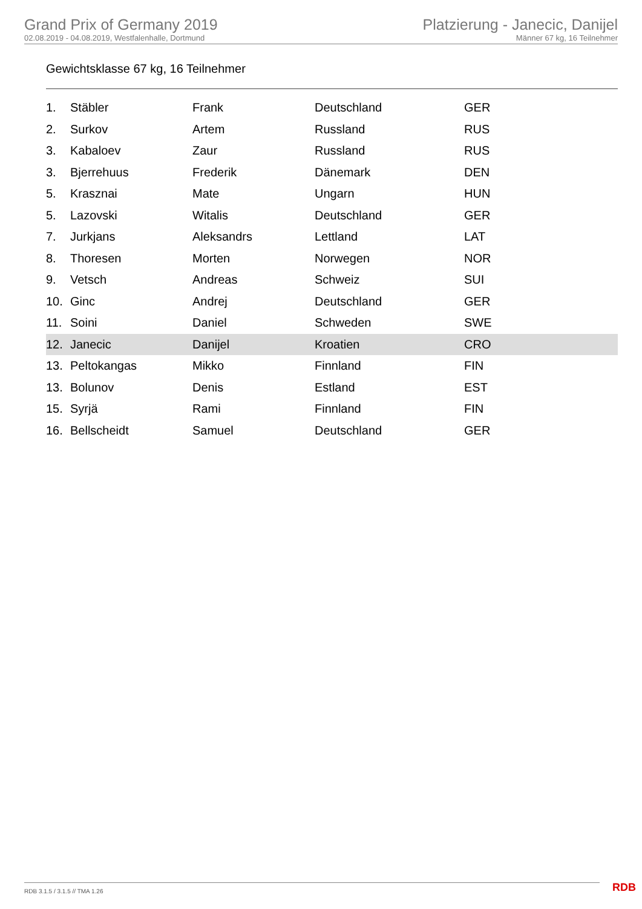Grand Prix of Germany 2019
02.08.2019 - 04.08.2019, Westfalenhalle, Dortmund
Platzierung - Janecic, Danijel
Männer 67 kg, 16 Teilnehmer
Gewichtsklasse 67 kg, 16 Teilnehmer
| 1. | Stäbler | Frank | Deutschland | GER |
| 2. | Surkov | Artem | Russland | RUS |
| 3. | Kabaloev | Zaur | Russland | RUS |
| 3. | Bjerrehuus | Frederik | Dänemark | DEN |
| 5. | Krasznai | Mate | Ungarn | HUN |
| 5. | Lazovski | Witalis | Deutschland | GER |
| 7. | Jurkjans | Aleksandrs | Lettland | LAT |
| 8. | Thoresen | Morten | Norwegen | NOR |
| 9. | Vetsch | Andreas | Schweiz | SUI |
| 10. | Ginc | Andrej | Deutschland | GER |
| 11. | Soini | Daniel | Schweden | SWE |
| 12. | Janecic | Danijel | Kroatien | CRO |
| 13. | Peltokangas | Mikko | Finnland | FIN |
| 13. | Bolunov | Denis | Estland | EST |
| 15. | Syrjä | Rami | Finnland | FIN |
| 16. | Bellscheidt | Samuel | Deutschland | GER |
RDB 3.1.5 / 3.1.5 // TMA 1.26 RDB